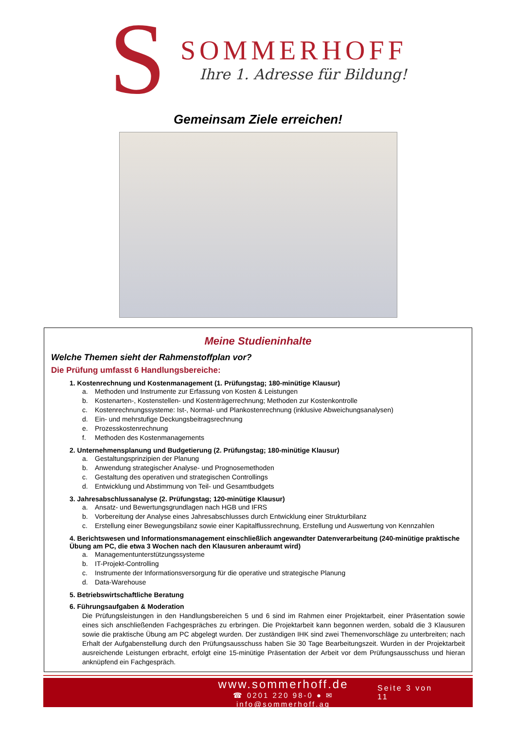S
SOMMERHOFF
Ihre 1. Adresse für Bildung!
Gemeinsam Ziele erreichen!
Meine Studieninhalte
Welche Themen sieht der Rahmenstoffplan vor?
Die Prüfung umfasst 6 Handlungsbereiche:
1. Kostenrechnung und Kostenmanagement (1. Prüfungstag; 180-minütige Klausur)
a. Methoden und Instrumente zur Erfassung von Kosten & Leistungen
b. Kostenarten-, Kostenstellen- und Kostenträgerrechnung; Methoden zur Kostenkontrolle
c. Kostenrechnungssysteme: Ist-, Normal- und Plankostenrechnung (inklusive Abweichungsanalysen)
d. Ein- und mehrstufige Deckungsbeitragsrechnung
e. Prozesskostenrechnung
f. Methoden des Kostenmanagements
2. Unternehmensplanung und Budgetierung (2. Prüfungstag; 180-minütige Klausur)
a. Gestaltungsprinzipien der Planung
b. Anwendung strategischer Analyse- und Prognosemethoden
c. Gestaltung des operativen und strategischen Controllings
d. Entwicklung und Abstimmung von Teil- und Gesamtbudgets
3. Jahresabschlussanalyse (2. Prüfungstag; 120-minütige Klausur)
a. Ansatz- und Bewertungsgrundlagen nach HGB und IFRS
b. Vorbereitung der Analyse eines Jahresabschlusses durch Entwicklung einer Strukturbilanz
c. Erstellung einer Bewegungsbilanz sowie einer Kapitalflussrechnung, Erstellung und Auswertung von Kennzahlen
4. Berichtswesen und Informationsmanagement einschließlich angewandter Datenverarbeitung (240-minütige praktische Übung am PC, die etwa 3 Wochen nach den Klausuren anberaumt wird)
a. Managementunterstützungssysteme
b. IT-Projekt-Controlling
c. Instrumente der Informationsversorgung für die operative und strategische Planung
d. Data-Warehouse
5. Betriebswirtschaftliche Beratung
6. Führungsaufgaben & Moderation
Die Prüfungsleistungen in den Handlungsbereichen 5 und 6 sind im Rahmen einer Projektarbeit, einer Präsentation sowie eines sich anschließenden Fachgespräches zu erbringen. Die Projektarbeit kann begonnen werden, sobald die 3 Klausuren sowie die praktische Übung am PC abgelegt wurden. Der zuständigen IHK sind zwei Themenvorschläge zu unterbreiten; nach Erhalt der Aufgabenstellung durch den Prüfungsausschuss haben Sie 30 Tage Bearbeitungszeit. Wurden in der Projektarbeit ausreichende Leistungen erbracht, erfolgt eine 15-minütige Präsentation der Arbeit vor dem Prüfungsausschuss und hieran anknüpfend ein Fachgespräch.
www.sommerhoff.de
☎ 0201 220 98-0 ● ✉ info@sommerhoff.ag
Seite 3 von 11